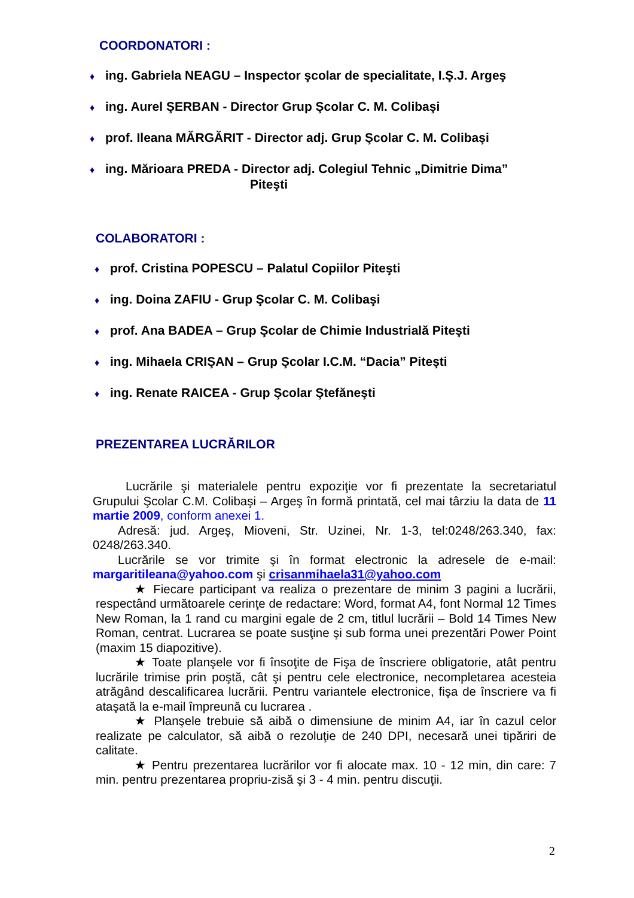COORDONATORI :
♦ ing. Gabriela NEAGU – Inspector şcolar de specialitate, I.Ş.J. Argeş
♦ ing. Aurel ŞERBAN - Director Grup Şcolar C. M. Colibaşi
♦ prof. Ileana MĂRGĂRIT - Director adj. Grup Şcolar C. M. Colibaşi
♦ ing. Mărioara PREDA - Director adj. Colegiul Tehnic „Dimitrie Dima”
Piteşti
COLABORATORI :
♦ prof. Cristina POPESCU – Palatul Copiilor Piteşti
♦ ing. Doina ZAFIU - Grup Şcolar C. M. Colibaşi
♦ prof. Ana BADEA – Grup Şcolar de Chimie Industrială Piteşti
♦ ing. Mihaela CRIŞAN – Grup Şcolar I.C.M. “Dacia” Piteşti
♦ ing. Renate RAICEA - Grup Şcolar Ştefăneşti
PREZENTAREA LUCRĂRILOR
Lucrările şi materialele pentru expoziţie vor fi prezentate la secretariatul Grupului Şcolar C.M. Colibaşi – Argeş în formă printată, cel mai târziu la data de 11 martie 2009, conform anexei 1.
Adresă: jud. Argeş, Mioveni, Str. Uzinei, Nr. 1-3, tel:0248/263.340, fax: 0248/263.340.
Lucrările se vor trimite şi în format electronic la adresele de e-mail: margaritileana@yahoo.com şi crisanmihaela31@yahoo.com
★ Fiecare participant va realiza o prezentare de minim 3 pagini a lucrării, respectând următoarele cerinţe de redactare: Word, format A4, font Normal 12 Times New Roman, la 1 rand cu margini egale de 2 cm, titlul lucrării – Bold 14 Times New Roman, centrat. Lucrarea se poate susţine şi sub forma unei prezentări Power Point (maxim 15 diapozitive).
★ Toate planşele vor fi însoţite de Fişa de înscriere obligatorie, atât pentru lucrările trimise prin poştă, cât şi pentru cele electronice, necompletarea acesteia atrăgând descalificarea lucrării. Pentru variantele electronice, fişa de înscriere va fi ataşată la e-mail împreună cu lucrarea .
★ Planşele trebuie să aibă o dimensiune de minim A4, iar în cazul celor realizate pe calculator, să aibă o rezoluţie de 240 DPI, necesară unei tipăriri de calitate.
★ Pentru prezentarea lucrărilor vor fi alocate max. 10 - 12 min, din care: 7 min. pentru prezentarea propriu-zisă şi 3 - 4 min. pentru discuţii.
2